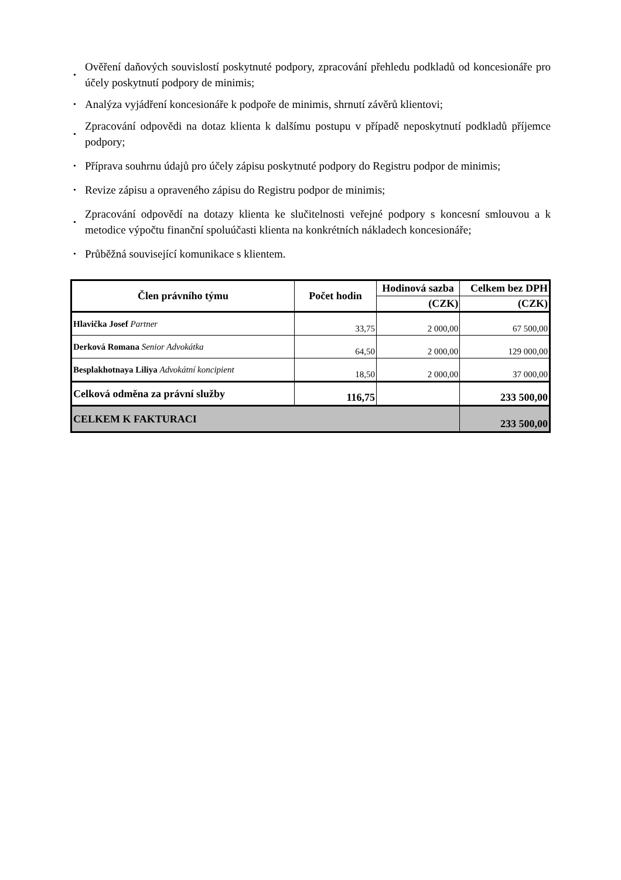• Ověření daňových souvislostí poskytnuté podpory, zpracování přehledu podkladů od koncesionáře pro účely poskytnutí podpory de minimis;
• Analýza vyjádření koncesionáře k podpoře de minimis, shrnutí závěrů klientovi;
• Zpracování odpovědi na dotaz klienta k dalšímu postupu v případě neposkytnutí podkladů příjemce podpory;
• Příprava souhrnu údajů pro účely zápisu poskytnuté podpory do Registru podpor de minimis;
• Revize zápisu a opraveného zápisu do Registru podpor de minimis;
• Zpracování odpovědí na dotazy klienta ke slučitelnosti veřejné podpory s koncesní smlouvou a k metodice výpočtu finanční spoluúčasti klienta na konkrétních nákladech koncesionáře;
• Průběžná související komunikace s klientem.
| Člen právního týmu | Počet hodin | Hodinová sazba | Celkem bez DPH |
| --- | --- | --- | --- |
| | | (CZK) | (CZK) |
| Hlavička Josef Partner | 33,75 | 2 000,00 | 67 500,00 |
| Derková Romana Senior Advokátka | 64,50 | 2 000,00 | 129 000,00 |
| Besplakhotnaya Liliya Advokátní koncipient | 18,50 | 2 000,00 | 37 000,00 |
| Celková odměna za právní služby | 116,75 | | 233 500,00 |
| CELKEM K FAKTURACI | | | 233 500,00 |